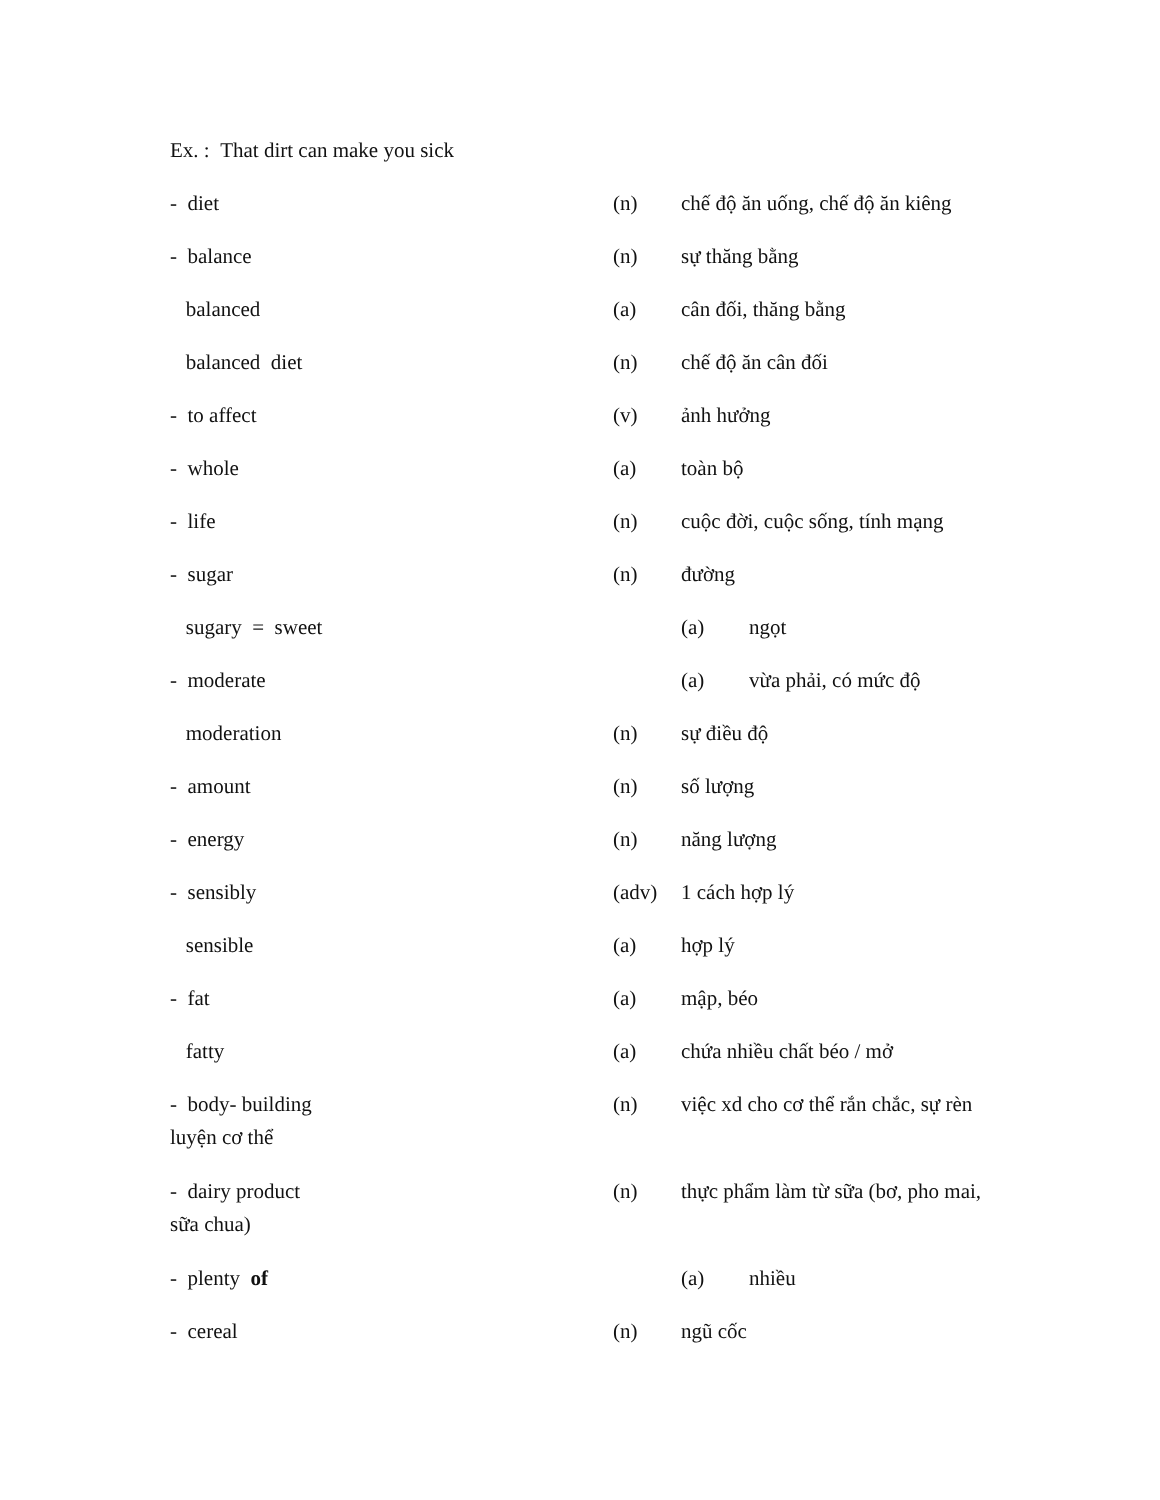Ex. : That dirt can make you sick
- diet (n) chế độ ăn uống, chế độ ăn kiêng
- balance (n) sự thăng bằng
balanced (a) cân đối, thăng bằng
balanced diet (n) chế độ ăn cân đối
- to affect (v) ảnh hưởng
- whole (a) toàn bộ
- life (n) cuộc đời, cuộc sống, tính mạng
- sugar (n) đường
sugary = sweet (a) ngọt
- moderate (a) vừa phải, có mức độ
moderation (n) sự điều độ
- amount (n) số lượng
- energy (n) năng lượng
- sensibly (adv) 1 cách hợp lý
sensible (a) hợp lý
- fat (a) mập, béo
fatty (a) chứa nhiều chất béo / mở
- body- building (n) việc xd cho cơ thể rắn chắc, sự rèn
luyện cơ thể
- dairy product (n) thực phẩm làm từ sữa (bơ, pho mai,
sữa chua)
- plenty of (a) nhiều
- cereal (n) ngũ cốc